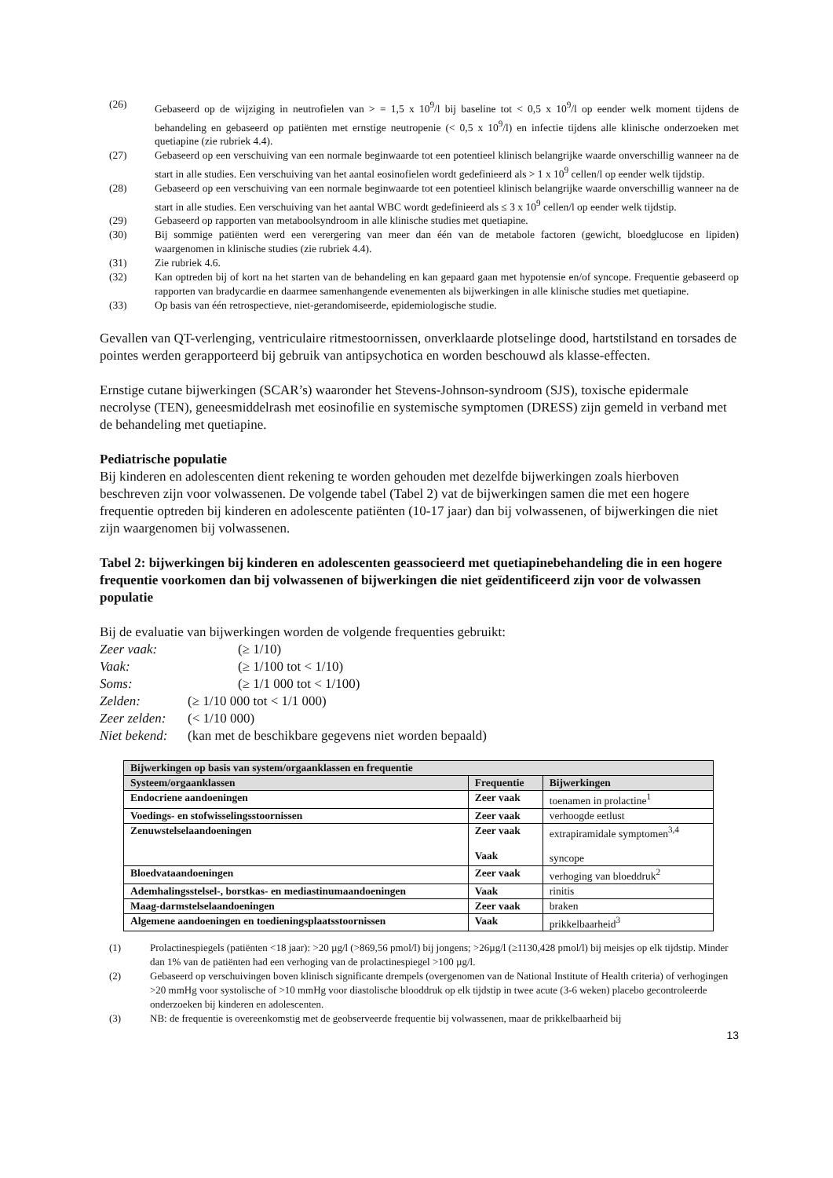(26) Gebaseerd op de wijziging in neutrofielen van > = 1,5 x 10<sup>9</sup>/l bij baseline tot < 0,5 x 10<sup>9</sup>/l op eender welk moment tijdens de behandeling en gebaseerd op patiënten met ernstige neutropenie (< 0,5 x 10<sup>9</sup>/l) en infectie tijdens alle klinische onderzoeken met quetiapine (zie rubriek 4.4).
(27) Gebaseerd op een verschuiving van een normale beginwaarde tot een potentieel klinisch belangrijke waarde onverschillig wanneer na de start in alle studies. Een verschuiving van het aantal eosinofielen wordt gedefinieerd als > 1 x 10<sup>9</sup> cellen/l op eender welk tijdstip.
(28) Gebaseerd op een verschuiving van een normale beginwaarde tot een potentieel klinisch belangrijke waarde onverschillig wanneer na de start in alle studies. Een verschuiving van het aantal WBC wordt gedefinieerd als ≤ 3 x 10<sup>9</sup> cellen/l op eender welk tijdstip.
(29) Gebaseerd op rapporten van metaboolsyndroom in alle klinische studies met quetiapine.
(30) Bij sommige patiënten werd een verergering van meer dan één van de metabole factoren (gewicht, bloedglucose en lipiden) waargenomen in klinische studies (zie rubriek 4.4).
(31) Zie rubriek 4.6.
(32) Kan optreden bij of kort na het starten van de behandeling en kan gepaard gaan met hypotensie en/of syncope. Frequentie gebaseerd op rapporten van bradycardie en daarmee samenhangende evenementen als bijwerkingen in alle klinische studies met quetiapine.
(33) Op basis van één retrospectieve, niet-gerandomiseerde, epidemiologische studie.
Gevallen van QT-verlenging, ventriculaire ritmestoornissen, onverklaarde plotselinge dood, hartstilstand en torsades de pointes werden gerapporteerd bij gebruik van antipsychotica en worden beschouwd als klasse-effecten.
Ernstige cutane bijwerkingen (SCAR’s) waaronder het Stevens-Johnson-syndroom (SJS), toxische epidermale necrolyse (TEN), geneesmiddelrash met eosinofilie en systemische symptomen (DRESS) zijn gemeld in verband met de behandeling met quetiapine.
Pediatrische populatie
Bij kinderen en adolescenten dient rekening te worden gehouden met dezelfde bijwerkingen zoals hierboven beschreven zijn voor volwassenen. De volgende tabel (Tabel 2) vat de bijwerkingen samen die met een hogere frequentie optreden bij kinderen en adolescente patiënten (10-17 jaar) dan bij volwassenen, of bijwerkingen die niet zijn waargenomen bij volwassenen.
Tabel 2: bijwerkingen bij kinderen en adolescenten geassocieerd met quetiapinebehandeling die in een hogere frequentie voorkomen dan bij volwassenen of bijwerkingen die niet geïdentificeerd zijn voor de volwassen populatie
Bij de evaluatie van bijwerkingen worden de volgende frequenties gebruikt:
Zeer vaak: (≥ 1/10) Vaak: (≥ 1/100 tot < 1/10) Soms: (≥ 1/1 000 tot < 1/100) Zelden: (≥ 1/10 000 tot < 1/1 000) Zeer zelden: (< 1/10 000) Niet bekend: (kan met de beschikbare gegevens niet worden bepaald)
| Bijwerkingen op basis van system/orgaanklassen en frequentie | | |
| --- | --- | --- |
| Systeem/orgaanklassen | Frequentie | Bijwerkingen |
| Endocriene aandoeningen | Zeer vaak | toenamen in prolactine<sup>1</sup> |
| Voedings- en stofwisselingsstoornissen | Zeer vaak | verhoogde eetlust |
| Zenuwstelselaandoeningen | Zeer vaak Vaak | extrapiramidale symptomen<sup>3,4</sup> syncope |
| Bloedvataandoeningen | Zeer vaak | verhoging van bloeddruk<sup>2</sup> |
| Ademhalingsstelsel-, borstkas- en mediastinumaandoeningen | Vaak | rinitis |
| Maag-darmstelselaandoeningen | Zeer vaak | braken |
| Algemene aandoeningen en toedieningsplaatsstoornissen | Vaak | prikkelbaarheid<sup>3</sup> |
(1) Prolactinespiegels (patiënten <18 jaar): >20 µg/l (>869,56 pmol/l) bij jongens; >26µg/l (≥1130,428 pmol/l) bij meisjes op elk tijdstip. Minder dan 1% van de patiënten had een verhoging van de prolactinespiegel >100 µg/l.
(2) Gebaseerd op verschuivingen boven klinisch significante drempels (overgenomen van de National Institute of Health criteria) of verhogingen >20 mmHg voor systolische of >10 mmHg voor diastolische blooddruk op elk tijdstip in twee acute (3-6 weken) placebo gecontroleerde onderzoeken bij kinderen en adolescenten.
(3) NB: de frequentie is overeenkomstig met de geobserveerde frequentie bij volwassenen, maar de prikkelbaarheid bij
13